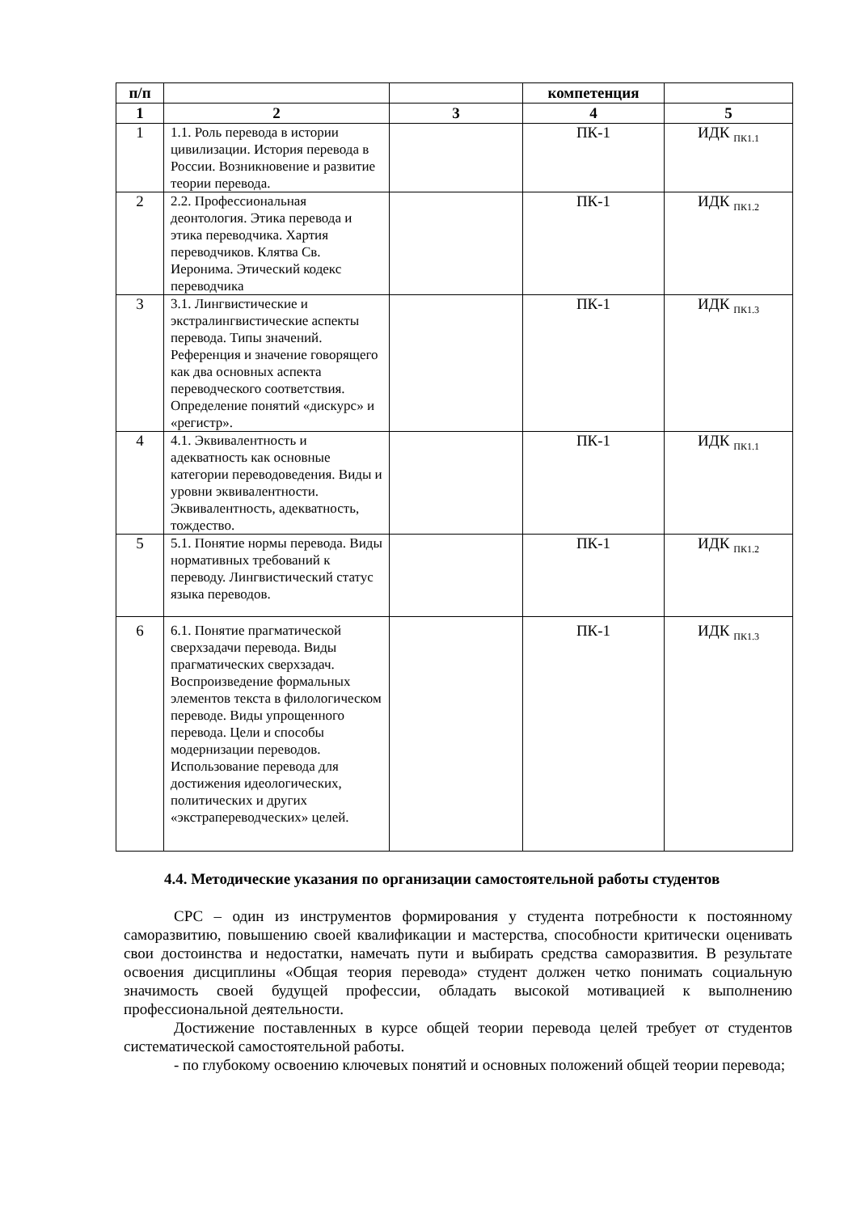| п/п | | | компетенция | |
| --- | --- | --- | --- | --- |
| 1 | 2 | 3 | 4 | 5 |
| 1 | 1.1. Роль перевода в истории цивилизации. История перевода в России. Возникновение и развитие теории перевода. | | ПК-1 | ИДК <sub>ПК1.1</sub> |
| 2 | 2.2. Профессиональная деонтология. Этика перевода и этика переводчика. Хартия переводчиков. Клятва Св. Иеронима. Этический кодекс переводчика | | ПК-1 | ИДК <sub>ПК1.2</sub> |
| 3 | 3.1. Лингвистические и экстралингвистические аспекты перевода. Типы значений. Референция и значение говорящего как два основных аспекта переводческого соответствия. Определение понятий «дискурс» и «регистр». | | ПК-1 | ИДК <sub>ПК1.3</sub> |
| 4 | 4.1. Эквивалентность и адекватность как основные категории переводоведения. Виды и уровни эквивалентности. Эквивалентность, адекватность, тождество. | | ПК-1 | ИДК <sub>ПК1.1</sub> |
| 5 | 5.1. Понятие нормы перевода. Виды нормативных требований к переводу. Лингвистический статус языка переводов. | | ПК-1 | ИДК <sub>ПК1.2</sub> |
| 6 | 6.1. Понятие прагматической сверхзадачи перевода. Виды прагматических сверхзадач. Воспроизведение формальных элементов текста в филологическом переводе. Виды упрощенного перевода. Цели и способы модернизации переводов. Использование перевода для достижения идеологических, политических и других «экстрапереводческих» целей. | | ПК-1 | ИДК <sub>ПК1.3</sub> |
4.4. Методические указания по организации самостоятельной работы студентов
СРС – один из инструментов формирования у студента потребности к постоянному саморазвитию, повышению своей квалификации и мастерства, способности критически оценивать свои достоинства и недостатки, намечать пути и выбирать средства саморазвития. В результате освоения дисциплины «Общая теория перевода» студент должен четко понимать социальную значимость своей будущей профессии, обладать высокой мотивацией к выполнению профессиональной деятельности.
Достижение поставленных в курсе общей теории перевода целей требует от студентов систематической самостоятельной работы.
- по глубокому освоению ключевых понятий и основных положений общей теории перевода;